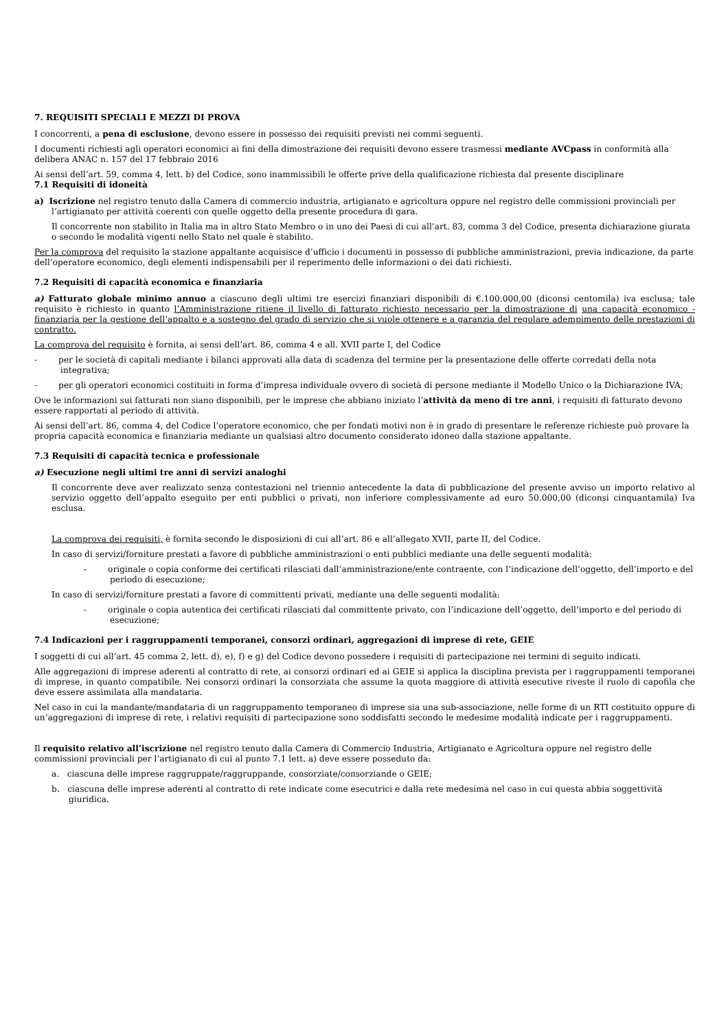7. REQUISITI SPECIALI E MEZZI DI PROVA
I concorrenti, a pena di esclusione, devono essere in possesso dei requisiti previsti nei commi seguenti.
I documenti richiesti agli operatori economici ai fini della dimostrazione dei requisiti devono essere trasmessi mediante AVCpass in conformità alla delibera ANAC n. 157 del 17 febbraio 2016
Ai sensi dell’art. 59, comma 4, lett. b) del Codice, sono inammissibili le offerte prive della qualificazione richiesta dal presente disciplinare
7.1 Requisiti di idoneità
a) Iscrizione nel registro tenuto dalla Camera di commercio industria, artigianato e agricoltura oppure nel registro delle commissioni provinciali per l’artigianato per attività coerenti con quelle oggetto della presente procedura di gara.
Il concorrente non stabilito in Italia ma in altro Stato Membro o in uno dei Paesi di cui all’art. 83, comma 3 del Codice, presenta dichiarazione giurata o secondo le modalità vigenti nello Stato nel quale è stabilito.
Per la comprova del requisito la stazione appaltante acquisisce d’ufficio i documenti in possesso di pubbliche amministrazioni, previa indicazione, da parte dell’operatore economico, degli elementi indispensabili per il reperimento delle informazioni o dei dati richiesti.
7.2 Requisiti di capacità economica e finanziaria
a) Fatturato globale minimo annuo a ciascuno degli ultimi tre esercizi finanziari disponibili di €.100.000,00 (diconsi centomila) iva esclusa; tale requisito è richiesto in quanto l’Amministrazione ritiene il livello di fatturato richiesto necessario per la dimostrazione di una capacità economico - finanziaria per la gestione dell’appalto e a sostegno del grado di servizio che si vuole ottenere e a garanzia del regolare adempimento delle prestazioni di contratto.
La comprova del requisito è fornita, ai sensi dell’art. 86, comma 4 e all. XVII parte I, del Codice
- per le società di capitali mediante i bilanci approvati alla data di scadenza del termine per la presentazione delle offerte corredati della nota integrativa;
- per gli operatori economici costituiti in forma d’impresa individuale ovvero di società di persone mediante il Modello Unico o la Dichiarazione IVA;
Ove le informazioni sui fatturati non siano disponibili, per le imprese che abbiano iniziato l’attività da meno di tre anni, i requisiti di fatturato devono essere rapportati al periodo di attività.
Ai sensi dell’art. 86, comma 4, del Codice l’operatore economico, che per fondati motivi non è in grado di presentare le referenze richieste può provare la propria capacità economica e finanziaria mediante un qualsiasi altro documento considerato idoneo dalla stazione appaltante.
7.3 Requisiti di capacità tecnica e professionale
a) Esecuzione negli ultimi tre anni di servizi analoghi
Il concorrente deve aver realizzato senza contestazioni nel triennio antecedente la data di pubblicazione del presente avviso un importo relativo al servizio oggetto dell’appalto eseguito per enti pubblici o privati, non inferiore complessivamente ad euro 50.000,00 (diconsi cinquantamila) Iva esclusa.
La comprova dei requisiti, è fornita secondo le disposizioni di cui all’art. 86 e all’allegato XVII, parte II, del Codice.
In caso di servizi/forniture prestati a favore di pubbliche amministrazioni o enti pubblici mediante una delle seguenti modalità:
- originale o copia conforme dei certificati rilasciati dall’amministrazione/ente contraente, con l’indicazione dell’oggetto, dell’importo e del periodo di esecuzione;
In caso di servizi/forniture prestati a favore di committenti privati, mediante una delle seguenti modalità:
- originale o copia autentica dei certificati rilasciati dal committente privato, con l’indicazione dell’oggetto, dell’importo e del periodo di esecuzione;
7.4 Indicazioni per i raggruppamenti temporanei, consorzi ordinari, aggregazioni di imprese di rete, GEIE
I soggetti di cui all’art. 45 comma 2, lett. d), e), f) e g) del Codice devono possedere i requisiti di partecipazione nei termini di seguito indicati.
Alle aggregazioni di imprese aderenti al contratto di rete, ai consorzi ordinari ed ai GEIE si applica la disciplina prevista per i raggruppamenti temporanei di imprese, in quanto compatibile. Nei consorzi ordinari la consorziata che assume la quota maggiore di attività esecutive riveste il ruolo di capofila che deve essere assimilata alla mandataria.
Nel caso in cui la mandante/mandataria di un raggruppamento temporaneo di imprese sia una sub-associazione, nelle forme di un RTI costituito oppure di un’aggregazioni di imprese di rete, i relativi requisiti di partecipazione sono soddisfatti secondo le medesime modalità indicate per i raggruppamenti.
Il requisito relativo all’iscrizione nel registro tenuto dalla Camera di Commercio Industria, Artigianato e Agricoltura oppure nel registro delle commissioni provinciali per l’artigianato di cui al punto 7.1 lett. a) deve essere posseduto da:
a. ciascuna delle imprese raggruppate/raggruppande, consorziate/consorziande o GEIE;
b. ciascuna delle imprese aderenti al contratto di rete indicate come esecutrici e dalla rete medesima nel caso in cui questa abbia soggettività giuridica.